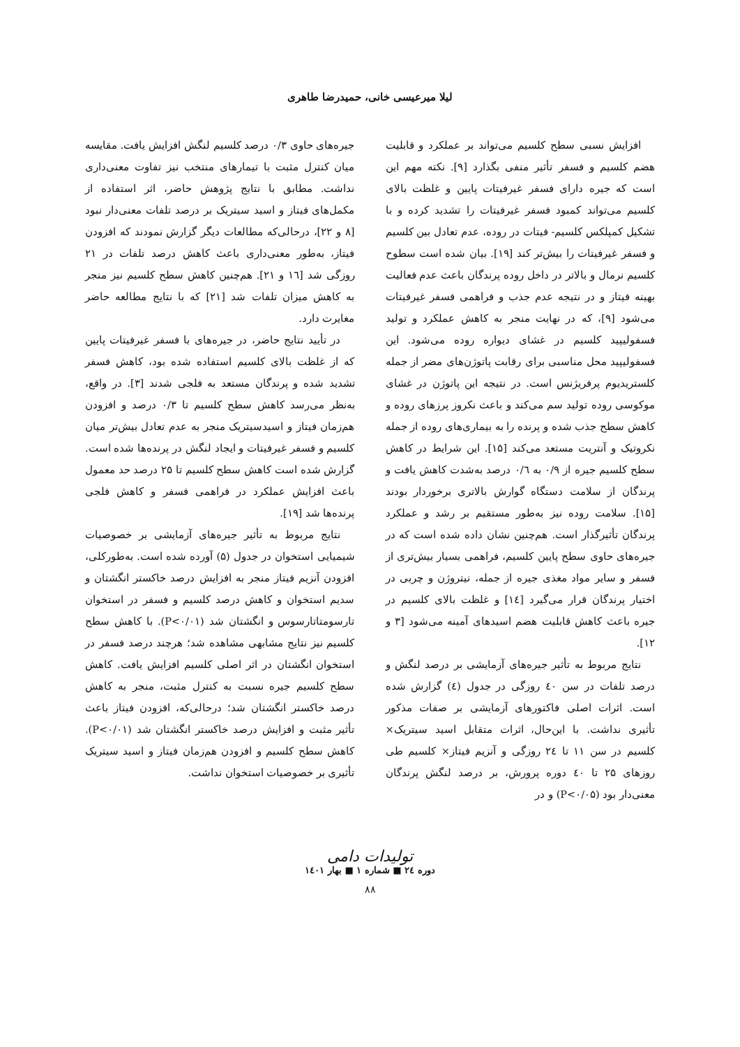لیلا میرعیسی خانی، حمیدرضا طاهری
افزایش نسبی سطح کلسیم می‌تواند بر عملکرد و قابلیت هضم کلسیم و فسفر تأثیر منفی بگذارد [۹]. نکته مهم این است که جیره دارای فسفر غیرفیتات پایین و غلظت بالای کلسیم می‌تواند کمبود فسفر غیرفیتات را تشدید کرده و با تشکیل کمپلکس کلسیم- فیتات در روده، عدم تعادل بین کلسیم و فسفر غیرفیتات را بیش‌تر کند [۱۹]. بیان شده است سطوح کلسیم نرمال و بالاتر در داخل روده پرندگان باعث عدم فعالیت بهینه فیتاز و در نتیجه عدم جذب و فراهمی فسفر غیرفیتات می‌شود [۹]، که در نهایت منجر به کاهش عملکرد و تولید فسفولیپید کلسیم در غشای دیواره روده می‌شود. این فسفولیپید محل مناسبی برای رقابت پاتوژن‌های مضر از جمله کلستریدیوم پرفریژنس است. در نتیجه این پاتوژن در غشای موکوسی روده تولید سم می‌کند و باعث نکروز پرزهای روده و کاهش سطح جذب شده و پرنده را به بیماری‌های روده از جمله نکروتیک و آنتریت مستعد می‌کند [۱۵]. این شرایط در کاهش سطح کلسیم جیره از ۰/۹ به ۰/٦ درصد به‌شدت کاهش یافت و پرندگان از سلامت دستگاه گوارش بالاتری برخوردار بودند [۱۵]. سلامت روده نیز به‌طور مستقیم بر رشد و عملکرد پرندگان تأثیرگذار است. هم‌چنین نشان داده شده است که در جیره‌های حاوی سطح پایین کلسیم، فراهمی بسیار بیش‌تری از فسفر و سایر مواد مغذی جیره از جمله، نیتروژن و چربی در اختیار پرندگان قرار می‌گیرد [۱٤] و غلظت بالای کلسیم در جیره باعث کاهش قابلیت هضم اسیدهای آمینه می‌شود [۳ و ۱۲].
نتایج مربوط به تأثیر جیره‌های آزمایشی بر درصد لنگش و درصد تلفات در سن ٤۰ روزگی در جدول (٤) گزارش شده است. اثرات اصلی فاکتورهای آزمایشی بر صفات مذکور تأثیری نداشت. با این‌حال، اثرات متقابل اسید سیتریک× کلسیم در سن ۱۱ تا ۲٤ روزگی و آنزیم فیتاز× کلسیم طی روزهای ۲۵ تا ٤۰ دوره پرورش، بر درصد لنگش پرندگان معنی‌دار بود (P<۰/۰۵) و در
جیره‌های حاوی ۰/۳ درصد کلسیم لنگش افزایش یافت. مقایسه میان کنترل مثبت با تیمارهای منتخب نیز تفاوت معنی‌داری نداشت. مطابق با نتایج پژوهش حاضر، اثر استفاده از مکمل‌های فیتاز و اسید سیتریک بر درصد تلفات معنی‌دار نبود [۸ و ۲۲]، درحالی‌که مطالعات دیگر گزارش نمودند که افزودن فیتاز، به‌طور معنی‌داری باعث کاهش درصد تلفات در ۲۱ روزگی شد [۱٦ و ۲۱]. هم‌چنین کاهش سطح کلسیم نیز منجر به کاهش میزان تلفات شد [۲۱] که با نتایج مطالعه حاضر مغایرت دارد.
در تأیید نتایج حاضر، در جیره‌های با فسفر غیرفیتات پایین که از غلظت بالای کلسیم استفاده شده بود، کاهش فسفر تشدید شده و پرندگان مستعد به فلجی شدند [۳]. در واقع، به‌نظر می‌رسد کاهش سطح کلسیم تا ۰/۳ درصد و افزودن هم‌زمان فیتاز و اسیدسیتریک منجر به عدم تعادل بیش‌تر میان کلسیم و فسفر غیرفیتات و ایجاد لنگش در پرنده‌ها شده است. گزارش شده است کاهش سطح کلسیم تا ۲۵ درصد حد معمول باعث افزایش عملکرد در فراهمی فسفر و کاهش فلجی پرنده‌ها شد [۱۹].
نتایج مربوط به تأثیر جیره‌های آزمایشی بر خصوصیات شیمیایی استخوان در جدول (۵) آورده شده است. به‌طورکلی، افزودن آنزیم فیتاز منجر به افزایش درصد خاکستر انگشتان و سدیم استخوان و کاهش درصد کلسیم و فسفر در استخوان تارسومتاتارسوس و انگشتان شد (P<۰/۰۱). با کاهش سطح کلسیم نیز نتایج مشابهی مشاهده شد؛ هرچند درصد فسفر در استخوان انگشتان در اثر اصلی کلسیم افزایش یافت. کاهش سطح کلسیم جیره نسبت به کنترل مثبت، منجر به کاهش درصد خاکستر انگشتان شد؛ درحالی‌که، افزودن فیتاز باعث تأثیر مثبت و افزایش درصد خاکستر انگشتان شد (P<۰/۰۱). کاهش سطح کلسیم و افزودن هم‌زمان فیتاز و اسید سیتریک تأثیری بر خصوصیات استخوان نداشت.
تولیدات دامی
دوره ۲٤ ■ شماره ۱ ■ بهار ۱٤۰۱
۸۸